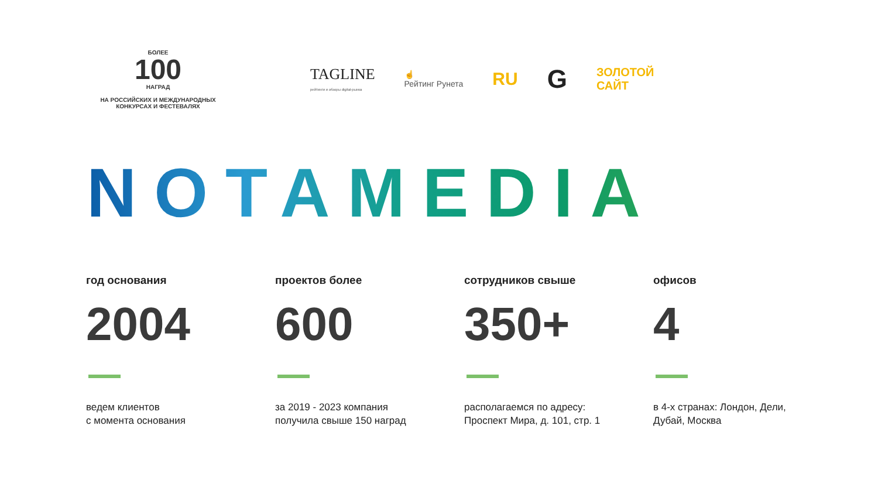БОЛЕЕ
100
НАГРАД
НА РОССИЙСКИХ И МЕЖДУНАРОДНЫХ
КОНКУРСАХ И ФЕСТЕВАЛЯХ
TAGLINE
рейтинги и обзоры digital-рынка
☝
Рейтинг Рунета
RU
G
ЗОЛОТОЙ
САЙТ
NOTAMEDIA
год основания
2004
ведем клиентов
с момента основания
проектов более
600
за 2019 - 2023 компания
получила свыше 150 наград
сотрудников свыше
350+
располагаемся по адресу:
Проспект Мира, д. 101, стр. 1
офисов
4
в 4-х странах: Лондон, Дели,
Дубай, Москва